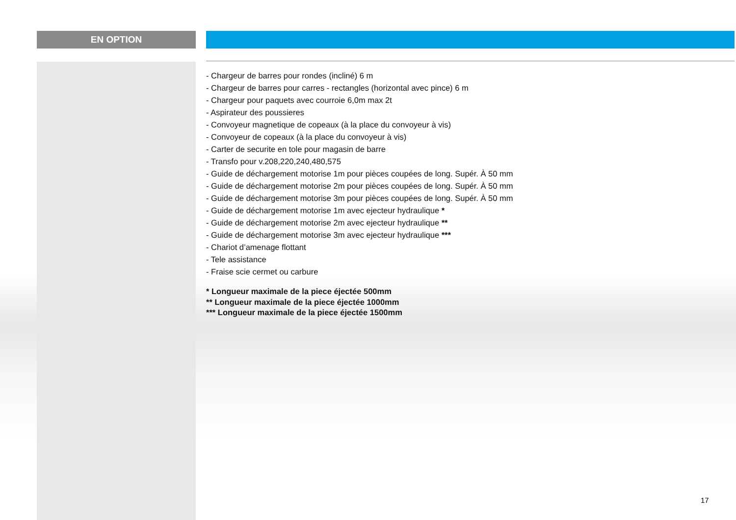EN OPTION
- Chargeur de barres pour rondes (incliné) 6 m
- Chargeur de barres pour carres - rectangles (horizontal avec pince) 6 m
- Chargeur pour paquets avec courroie 6,0m max 2t
- Aspirateur des poussieres
- Convoyeur magnetique de copeaux (à la place du convoyeur à vis)
- Convoyeur de copeaux (à la place du convoyeur à vis)
- Carter de securite en tole pour magasin de barre
- Transfo pour v.208,220,240,480,575
- Guide de déchargement motorise 1m pour pièces coupées de long. Supér. À 50 mm
- Guide de déchargement motorise 2m pour pièces coupées de long. Supér. À 50 mm
- Guide de déchargement motorise 3m pour pièces coupées de long. Supér. À 50 mm
- Guide de déchargement motorise 1m avec ejecteur hydraulique *
- Guide de déchargement motorise 2m avec ejecteur hydraulique **
- Guide de déchargement motorise 3m avec ejecteur hydraulique ***
- Chariot d’amenage flottant
- Tele assistance
- Fraise scie cermet ou carbure
* Longueur maximale de la piece éjectée 500mm
** Longueur maximale de la piece éjectée 1000mm
*** Longueur maximale de la piece éjectée 1500mm
17